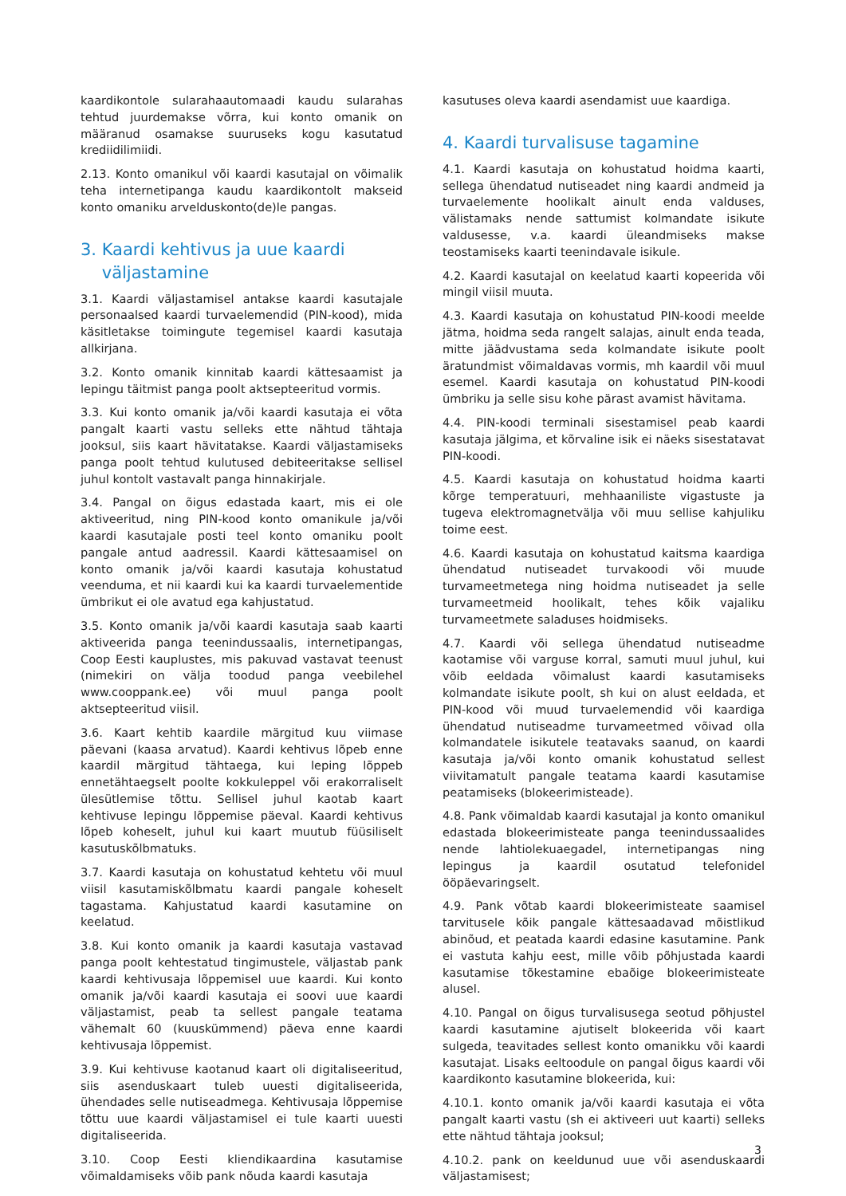kaardikontole sularahaautomaadi kaudu sularahas tehtud juurdemakse võrra, kui konto omanik on määranud osamakse suuruseks kogu kasutatud krediidilimiidi.
2.13. Konto omanikul või kaardi kasutajal on võimalik teha internetipanga kaudu kaardikontolt makseid konto omaniku arvelduskonto(de)le pangas.
3. Kaardi kehtivus ja uue kaardi
väljastamine
3.1. Kaardi väljastamisel antakse kaardi kasutajale personaalsed kaardi turvaelemendid (PIN-kood), mida käsitletakse toimingute tegemisel kaardi kasutaja allkirjana.
3.2. Konto omanik kinnitab kaardi kättesaamist ja lepingu täitmist panga poolt aktsepteeritud vormis.
3.3. Kui konto omanik ja/või kaardi kasutaja ei võta pangalt kaarti vastu selleks ette nähtud tähtaja jooksul, siis kaart hävitatakse. Kaardi väljastamiseks panga poolt tehtud kulutused debiteeritakse sellisel juhul kontolt vastavalt panga hinnakirjale.
3.4. Pangal on õigus edastada kaart, mis ei ole aktiveeritud, ning PIN-kood konto omanikule ja/või kaardi kasutajale posti teel konto omaniku poolt pangale antud aadressil. Kaardi kättesaamisel on konto omanik ja/või kaardi kasutaja kohustatud veenduma, et nii kaardi kui ka kaardi turvaelementide ümbrikut ei ole avatud ega kahjustatud.
3.5. Konto omanik ja/või kaardi kasutaja saab kaarti aktiveerida panga teenindussaalis, internetipangas, Coop Eesti kauplustes, mis pakuvad vastavat teenust (nimekiri on välja toodud panga veebilehel www.cooppank.ee) või muul panga poolt aktsepteeritud viisil.
3.6. Kaart kehtib kaardile märgitud kuu viimase päevani (kaasa arvatud). Kaardi kehtivus lõpeb enne kaardil märgitud tähtaega, kui leping lõppeb ennetähtaegselt poolte kokkuleppel või erakorraliselt ülesütlemise tõttu. Sellisel juhul kaotab kaart kehtivuse lepingu lõppemise päeval. Kaardi kehtivus lõpeb koheselt, juhul kui kaart muutub füüsiliselt kasutuskõlbmatuks.
3.7. Kaardi kasutaja on kohustatud kehtetu või muul viisil kasutamiskõlbmatu kaardi pangale koheselt tagastama. Kahjustatud kaardi kasutamine on keelatud.
3.8. Kui konto omanik ja kaardi kasutaja vastavad panga poolt kehtestatud tingimustele, väljastab pank kaardi kehtivusaja lõppemisel uue kaardi. Kui konto omanik ja/või kaardi kasutaja ei soovi uue kaardi väljastamist, peab ta sellest pangale teatama vähemalt 60 (kuuskümmend) päeva enne kaardi kehtivusaja lõppemist.
3.9. Kui kehtivuse kaotanud kaart oli digitaliseeritud, siis asenduskaart tuleb uuesti digitaliseerida, ühendades selle nutiseadmega. Kehtivusaja lõppemise tõttu uue kaardi väljastamisel ei tule kaarti uuesti digitaliseerida.
3.10. Coop Eesti kliendikaardina kasutamise võimaldamiseks võib pank nõuda kaardi kasutaja
kasutuses oleva kaardi asendamist uue kaardiga.
4. Kaardi turvalisuse tagamine
4.1. Kaardi kasutaja on kohustatud hoidma kaarti, sellega ühendatud nutiseadet ning kaardi andmeid ja turvaelemente hoolikalt ainult enda valduses, välistamaks nende sattumist kolmandate isikute valdusesse, v.a. kaardi üleandmiseks makse teostamiseks kaarti teenindavale isikule.
4.2. Kaardi kasutajal on keelatud kaarti kopeerida või mingil viisil muuta.
4.3. Kaardi kasutaja on kohustatud PIN-koodi meelde jätma, hoidma seda rangelt salajas, ainult enda teada, mitte jäädvustama seda kolmandate isikute poolt äratundmist võimaldavas vormis, mh kaardil või muul esemel. Kaardi kasutaja on kohustatud PIN-koodi ümbriku ja selle sisu kohe pärast avamist hävitama.
4.4. PIN-koodi terminali sisestamisel peab kaardi kasutaja jälgima, et kõrvaline isik ei näeks sisestatavat PIN-koodi.
4.5. Kaardi kasutaja on kohustatud hoidma kaarti kõrge temperatuuri, mehhaaniliste vigastuste ja tugeva elektromagnetvälja või muu sellise kahjuliku toime eest.
4.6. Kaardi kasutaja on kohustatud kaitsma kaardiga ühendatud nutiseadet turvakoodi või muude turvameetmetega ning hoidma nutiseadet ja selle turvameetmeid hoolikalt, tehes kõik vajaliku turvameetmete saladuses hoidmiseks.
4.7. Kaardi või sellega ühendatud nutiseadme kaotamise või varguse korral, samuti muul juhul, kui võib eeldada võimalust kaardi kasutamiseks kolmandate isikute poolt, sh kui on alust eeldada, et PIN-kood või muud turvaelemendid või kaardiga ühendatud nutiseadme turvameetmed võivad olla kolmandatele isikutele teatavaks saanud, on kaardi kasutaja ja/või konto omanik kohustatud sellest viivitamatult pangale teatama kaardi kasutamise peatamiseks (blokeerimisteade).
4.8. Pank võimaldab kaardi kasutajal ja konto omanikul edastada blokeerimisteate panga teenindussaalides nende lahtiolekuaegadel, internetipangas ning lepingus ja kaardil osutatud telefonidel ööpäevaringselt.
4.9. Pank võtab kaardi blokeerimisteate saamisel tarvitusele kõik pangale kättesaadavad mõistlikud abinõud, et peatada kaardi edasine kasutamine. Pank ei vastuta kahju eest, mille võib põhjustada kaardi kasutamise tõkestamine ebaõige blokeerimisteate alusel.
4.10. Pangal on õigus turvalisusega seotud põhjustel kaardi kasutamine ajutiselt blokeerida või kaart sulgeda, teavitades sellest konto omanikku või kaardi kasutajat. Lisaks eeltoodule on pangal õigus kaardi või kaardikonto kasutamine blokeerida, kui:
4.10.1. konto omanik ja/või kaardi kasutaja ei võta pangalt kaarti vastu (sh ei aktiveeri uut kaarti) selleks ette nähtud tähtaja jooksul;
4.10.2. pank on keeldunud uue või asenduskaardi väljastamisest;
3